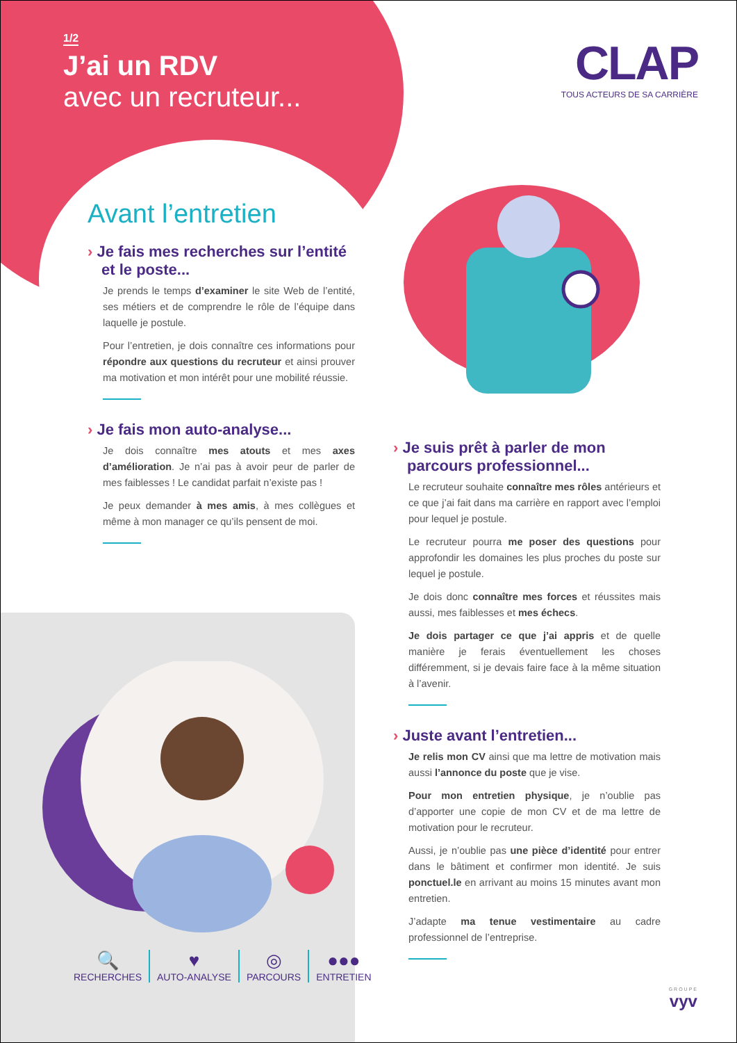1/2
J’ai un RDV
avec un recruteur...
CLAP
TOUS ACTEURS DE SA CARRIÈRE
Avant l’entretien
› Je fais mes recherches sur l’entité et le poste...
Je prends le temps d’examiner le site Web de l’entité, ses métiers et de comprendre le rôle de l’équipe dans laquelle je postule.
Pour l’entretien, je dois connaître ces informations pour répondre aux questions du recruteur et ainsi prouver ma motivation et mon intérêt pour une mobilité réussie.
› Je fais mon auto-analyse...
Je dois connaître mes atouts et mes axes d’amélioration. Je n’ai pas à avoir peur de parler de mes faiblesses ! Le candidat parfait n’existe pas !
Je peux demander à mes amis, à mes collègues et même à mon manager ce qu’ils pensent de moi.
› Je suis prêt à parler de mon parcours professionnel...
Le recruteur souhaite connaître mes rôles antérieurs et ce que j’ai fait dans ma carrière en rapport avec l’emploi pour lequel je postule.
Le recruteur pourra me poser des questions pour approfondir les domaines les plus proches du poste sur lequel je postule.
Je dois donc connaître mes forces et réussites mais aussi, mes faiblesses et mes échecs.
Je dois partager ce que j’ai appris et de quelle manière je ferais éventuellement les choses différemment, si je devais faire face à la même situation à l’avenir.
› Juste avant l’entretien...
Je relis mon CV ainsi que ma lettre de motivation mais aussi l’annonce du poste que je vise.
Pour mon entretien physique, je n’oublie pas d’apporter une copie de mon CV et de ma lettre de motivation pour le recruteur.
Aussi, je n’oublie pas une pièce d’identité pour entrer dans le bâtiment et confirmer mon identité. Je suis ponctuel.le en arrivant au moins 15 minutes avant mon entretien.
J’adapte ma tenue vestimentaire au cadre professionnel de l’entreprise.
🔍
RECHERCHES
♥
AUTO-ANALYSE
◎
PARCOURS
●●●
ENTRETIEN
GROUPE
vyv